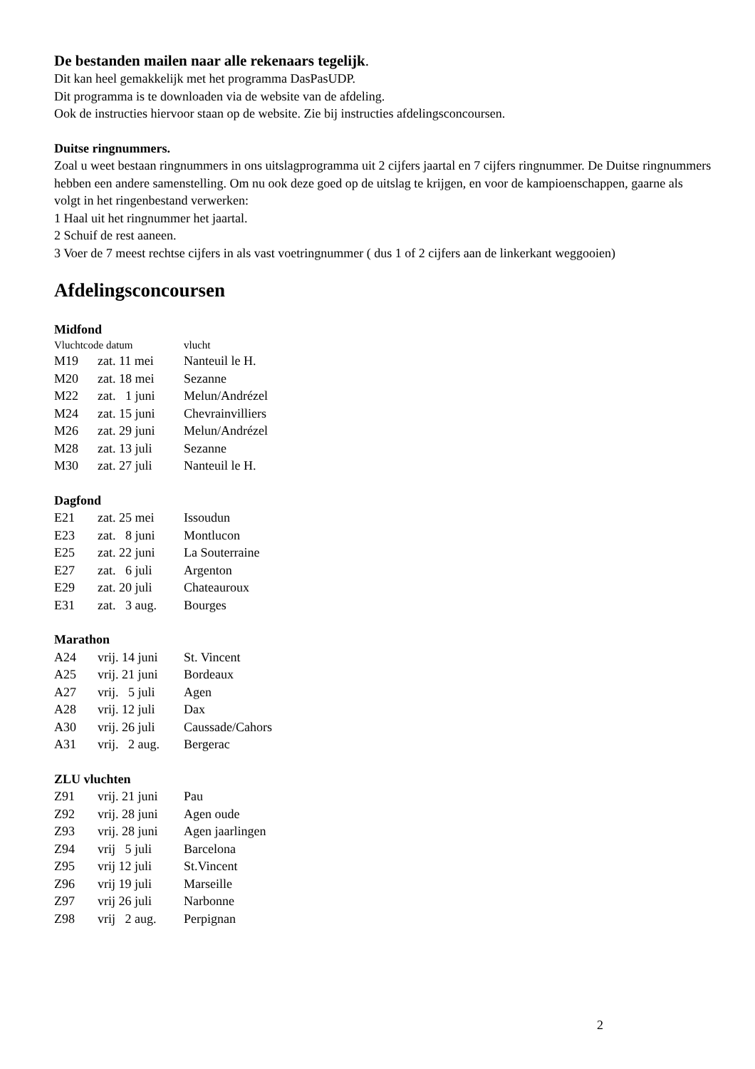De bestanden mailen naar alle rekenaars tegelijk.
Dit kan heel gemakkelijk met het programma DasPasUDP.
Dit programma is te downloaden via de website van de afdeling.
Ook de instructies hiervoor staan op de website. Zie bij instructies afdelingsconcoursen.
Duitse ringnummers.
Zoal u weet bestaan ringnummers in ons uitslagprogramma uit 2 cijfers jaartal en 7 cijfers ringnummer. De Duitse ringnummers hebben een andere samenstelling. Om nu ook deze goed op de uitslag te krijgen, en voor de kampioenschappen, gaarne als volgt in het ringenbestand verwerken:
1 Haal uit het ringnummer het jaartal.
2 Schuif de rest aaneen.
3 Voer de 7 meest rechtse cijfers in als vast voetringnummer ( dus 1 of 2 cijfers aan de linkerkant weggooien)
Afdelingsconcoursen
Midfond
| Vluchtcode datum | | vlucht |
| M19 | zat. 11 mei | Nanteuil le H. |
| M20 | zat. 18 mei | Sezanne |
| M22 | zat. 1 juni | Melun/Andrézel |
| M24 | zat. 15 juni | Chevrainvilliers |
| M26 | zat. 29 juni | Melun/Andrézel |
| M28 | zat. 13 juli | Sezanne |
| M30 | zat. 27 juli | Nanteuil le H. |
Dagfond
| E21 | zat. 25 mei | Issoudun |
| E23 | zat. 8 juni | Montlucon |
| E25 | zat. 22 juni | La Souterraine |
| E27 | zat. 6 juli | Argenton |
| E29 | zat. 20 juli | Chateauroux |
| E31 | zat. 3 aug. | Bourges |
Marathon
| A24 | vrij. 14 juni | St. Vincent |
| A25 | vrij. 21 juni | Bordeaux |
| A27 | vrij. 5 juli | Agen |
| A28 | vrij. 12 juli | Dax |
| A30 | vrij. 26 juli | Caussade/Cahors |
| A31 | vrij. 2 aug. | Bergerac |
ZLU vluchten
| Z91 | vrij. 21 juni | Pau |
| Z92 | vrij. 28 juni | Agen oude |
| Z93 | vrij. 28 juni | Agen jaarlingen |
| Z94 | vrij 5 juli | Barcelona |
| Z95 | vrij 12 juli | St.Vincent |
| Z96 | vrij 19 juli | Marseille |
| Z97 | vrij 26 juli | Narbonne |
| Z98 | vrij 2 aug. | Perpignan |
2